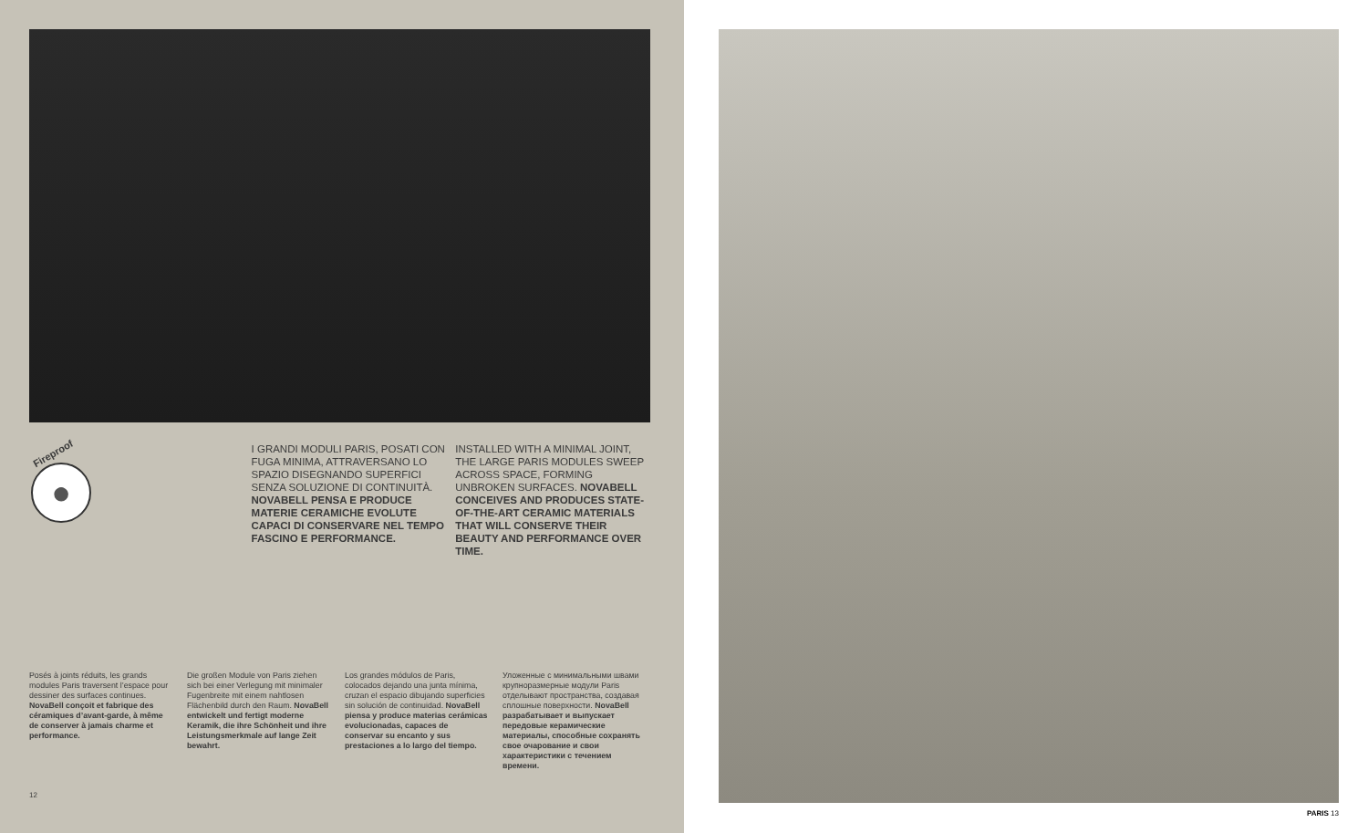Fireproof
●
I GRANDI MODULI PARIS, POSATI CON FUGA MINIMA, ATTRAVERSANO LO SPAZIO DISEGNANDO SUPERFICI SENZA SOLUZIONE DI CONTINUITÀ. NOVABELL PENSA E PRODUCE MATERIE CERAMICHE EVOLUTE CAPACI DI CONSERVARE NEL TEMPO FASCINO E PERFORMANCE.
INSTALLED WITH A MINIMAL JOINT, THE LARGE PARIS MODULES SWEEP ACROSS SPACE, FORMING UNBROKEN SURFACES. NOVABELL CONCEIVES AND PRODUCES STATE-OF-THE-ART CERAMIC MATERIALS THAT WILL CONSERVE THEIR BEAUTY AND PERFORMANCE OVER TIME.
Posés à joints réduits, les grands modules Paris traversent l’espace pour dessiner des surfaces continues. NovaBell conçoit et fabrique des céramiques d’avant-garde, à même de conserver à jamais charme et performance.
Die großen Module von Paris ziehen sich bei einer Verlegung mit minimaler Fugenbreite mit einem nahtlosen Flächenbild durch den Raum. NovaBell entwickelt und fertigt moderne Keramik, die ihre Schönheit und ihre Leistungsmerkmale auf lange Zeit bewahrt.
Los grandes módulos de Paris, colocados dejando una junta mínima, cruzan el espacio dibujando superficies sin solución de continuidad. NovaBell piensa y produce materias cerámicas evolucionadas, capaces de conservar su encanto y sus prestaciones a lo largo del tiempo.
Уложенные с минимальными швами крупноразмерные модули Paris отделывают пространства, создавая сплошные поверхности. NovaBell разрабатывает и выпускает передовые керамические материалы, способные сохранять свое очарование и свои характеристики с течением времени.
12
PARIS 13